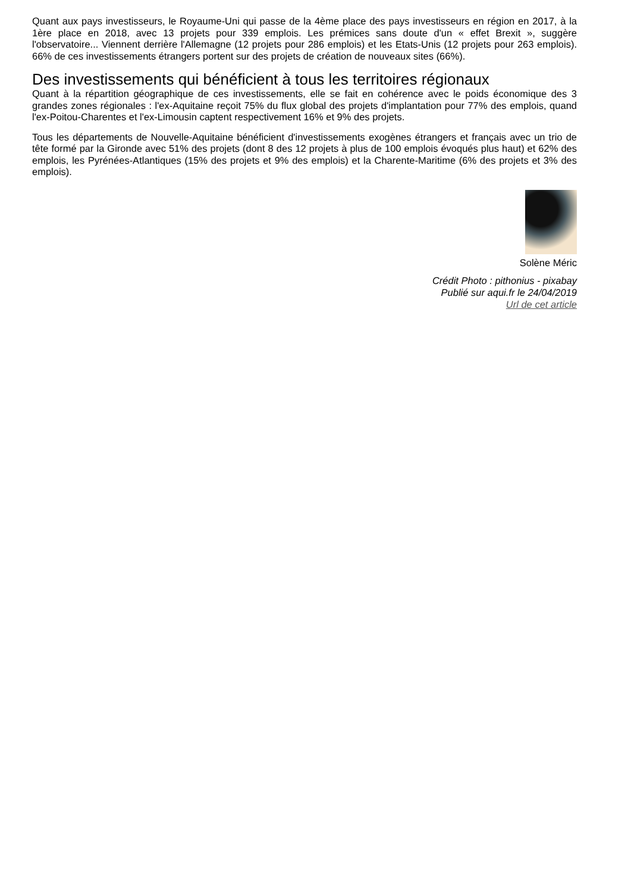Quant aux pays investisseurs, le Royaume-Uni qui passe de la 4ème place des pays investisseurs en région en 2017, à la 1ère place en 2018, avec 13 projets pour 339 emplois. Les prémices sans doute d'un « effet Brexit », suggère l'observatoire... Viennent derrière l'Allemagne (12 projets pour 286 emplois) et les Etats-Unis (12 projets pour 263 emplois). 66% de ces investissements étrangers portent sur des projets de création de nouveaux sites (66%).
Des investissements qui bénéficient à tous les territoires régionaux
Quant à la répartition géographique de ces investissements, elle se fait en cohérence avec le poids économique des 3 grandes zones régionales : l'ex-Aquitaine reçoit 75% du flux global des projets d'implantation pour 77% des emplois, quand l'ex-Poitou-Charentes et l'ex-Limousin captent respectivement 16% et 9% des projets.
Tous les départements de Nouvelle-Aquitaine bénéficient d'investissements exogènes étrangers et français avec un trio de tête formé par la Gironde avec 51% des projets (dont 8 des 12 projets à plus de 100 emplois évoqués plus haut) et 62% des emplois, les Pyrénées-Atlantiques (15% des projets et 9% des emplois) et la Charente-Maritime (6% des projets et 3% des emplois).
Solène Méric
Crédit Photo : pithonius - pixabay
Publié sur aqui.fr le 24/04/2019
Url de cet article